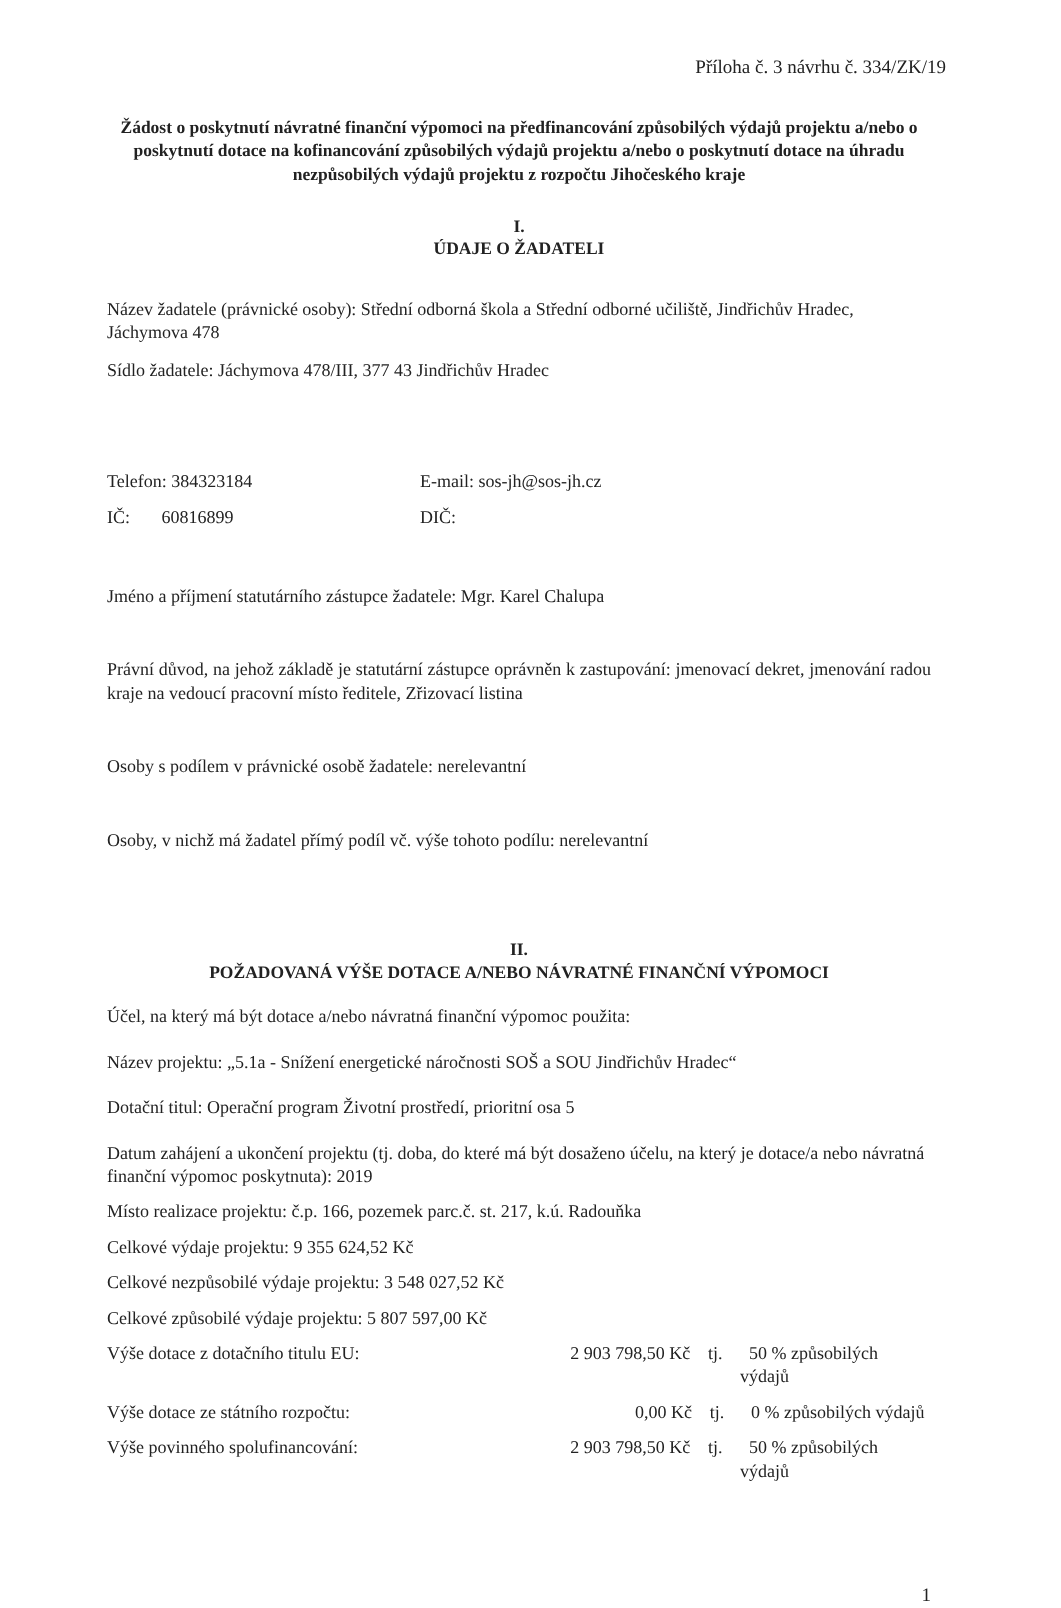Příloha č. 3 návrhu č. 334/ZK/19
Žádost o poskytnutí návratné finanční výpomoci na předfinancování způsobilých výdajů projektu a/nebo o poskytnutí dotace na kofinancování způsobilých výdajů projektu a/nebo o poskytnutí dotace na úhradu nezpůsobilých výdajů projektu z rozpočtu Jihočeského kraje
I.
ÚDAJE O ŽADATELI
Název žadatele (právnické osoby): Střední odborná škola a Střední odborné učiliště, Jindřichův Hradec, Jáchymova 478
Sídlo žadatele: Jáchymova 478/III, 377 43 Jindřichův Hradec
Telefon: 384323184 E-mail: sos-jh@sos-jh.cz
IČ: 60816899 DIČ:
Jméno a příjmení statutárního zástupce žadatele: Mgr. Karel Chalupa
Právní důvod, na jehož základě je statutární zástupce oprávněn k zastupování: jmenovací dekret, jmenování radou kraje na vedoucí pracovní místo ředitele, Zřizovací listina
Osoby s podílem v právnické osobě žadatele: nerelevantní
Osoby, v nichž má žadatel přímý podíl vč. výše tohoto podílu: nerelevantní
II.
POŽADOVANÁ VÝŠE DOTACE A/NEBO NÁVRATNÉ FINANČNÍ VÝPOMOCI
Účel, na který má být dotace a/nebo návratná finanční výpomoc použita:
Název projektu: „5.1a - Snížení energetické náročnosti SOŠ a SOU Jindřichův Hradec“
Dotační titul: Operační program Životní prostředí, prioritní osa 5
Datum zahájení a ukončení projektu (tj. doba, do které má být dosaženo účelu, na který je dotace/a nebo návratná finanční výpomoc poskytnuta): 2019
Místo realizace projektu: č.p. 166, pozemek parc.č. st. 217, k.ú. Radouňka
Celkové výdaje projektu: 9 355 624,52 Kč
Celkové nezpůsobilé výdaje projektu: 3 548 027,52 Kč
Celkové způsobilé výdaje projektu: 5 807 597,00 Kč
Výše dotace z dotačního titulu EU: 2 903 798,50 Kč tj. 50 % způsobilých výdajů
Výše dotace ze státního rozpočtu: 0,00 Kč tj. 0 % způsobilých výdajů
Výše povinného spolufinancování: 2 903 798,50 Kč tj. 50 % způsobilých výdajů
1